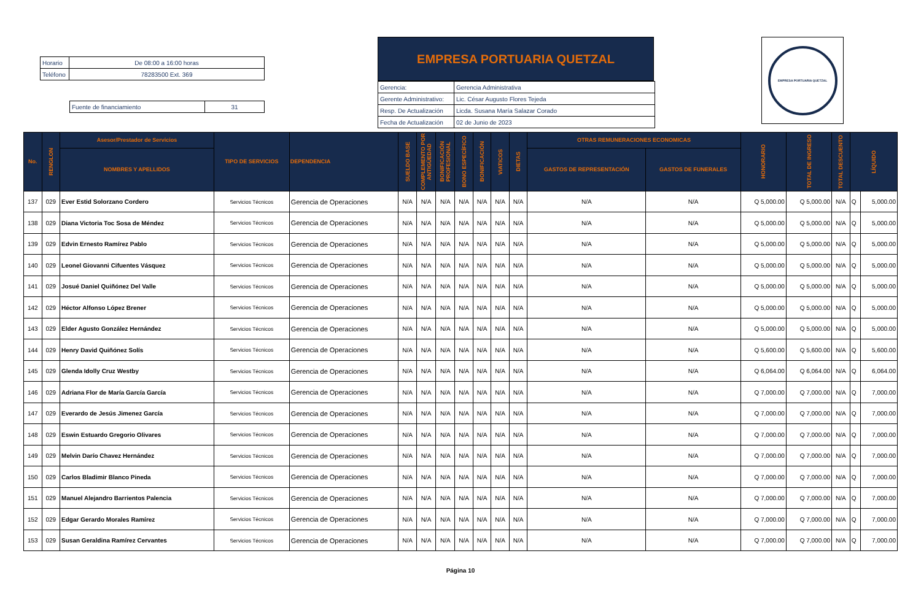| Horario | De 08:00 a 16:00 horas |
| Teléfono | 78283500 Ext. 369 |
| Fuente de financiamiento | 31 |
EMPRESA PORTUARIA QUETZAL
| Gerencia: | Gerencia Administrativa |
| Gerente Administrativo: | Lic. César Augusto Flores Tejeda |
| Resp. De Actualización | Licda. Susana María Salazar Corado |
| Fecha de Actualización | 02 de Junio de 2023 |
EMPRESA PORTUARIA QUETZAL
| No. | RENGLON | Asesor/Prestador de Servicios | TIPO DE SERVICIOS | DEPENDENCIA | SUELDO BASE | COMPLEMENTO POR ANTIGÜEDAD | BONIFICACIÓN PROFESIONAL | BONO ESPECÍFICO | BONIFICACIÓN | VIATICOS | DIETAS | OTRAS REMUNERACIONES ECONOMICAS | | HONORARIO | TOTAL DE INGRESO | TOTAL DESCUENTO | LÍQUIDO | |
| --- | --- | --- | --- | --- | --- | --- | --- | --- | --- | --- | --- | --- | --- | --- | --- | --- | --- | --- |
| | | NOMBRES Y APELLIDOS | | | | | | | | | | GASTOS DE REPRESENTACIÓN | GASTOS DE FUNERALES | | | | | |
| 137 | 029 | Ever Estid Solorzano Cordero | Servicios Técnicos | Gerencia de Operaciones | N/A | N/A | N/A | N/A | N/A | N/A | N/A | N/A | N/A | Q 5,000.00 | Q 5,000.00 | N/A | Q | 5,000.00 |
| 138 | 029 | Diana Victoria Toc Sosa de Méndez | Servicios Técnicos | Gerencia de Operaciones | N/A | N/A | N/A | N/A | N/A | N/A | N/A | N/A | N/A | Q 5,000.00 | Q 5,000.00 | N/A | Q | 5,000.00 |
| 139 | 029 | Edvin Ernesto Ramírez Pablo | Servicios Técnicos | Gerencia de Operaciones | N/A | N/A | N/A | N/A | N/A | N/A | N/A | N/A | N/A | Q 5,000.00 | Q 5,000.00 | N/A | Q | 5,000.00 |
| 140 | 029 | Leonel Giovanni Cifuentes Vásquez | Servicios Técnicos | Gerencia de Operaciones | N/A | N/A | N/A | N/A | N/A | N/A | N/A | N/A | N/A | Q 5,000.00 | Q 5,000.00 | N/A | Q | 5,000.00 |
| 141 | 029 | Josué Daniel Quiñónez Del Valle | Servicios Técnicos | Gerencia de Operaciones | N/A | N/A | N/A | N/A | N/A | N/A | N/A | N/A | N/A | Q 5,000.00 | Q 5,000.00 | N/A | Q | 5,000.00 |
| 142 | 029 | Héctor Alfonso López Brener | Servicios Técnicos | Gerencia de Operaciones | N/A | N/A | N/A | N/A | N/A | N/A | N/A | N/A | N/A | Q 5,000.00 | Q 5,000.00 | N/A | Q | 5,000.00 |
| 143 | 029 | Elder Agusto González Hernández | Servicios Técnicos | Gerencia de Operaciones | N/A | N/A | N/A | N/A | N/A | N/A | N/A | N/A | N/A | Q 5,000.00 | Q 5,000.00 | N/A | Q | 5,000.00 |
| 144 | 029 | Henry David Quiñónez Solís | Servicios Técnicos | Gerencia de Operaciones | N/A | N/A | N/A | N/A | N/A | N/A | N/A | N/A | N/A | Q 5,600.00 | Q 5,600.00 | N/A | Q | 5,600.00 |
| 145 | 029 | Glenda Idolly Cruz Westby | Servicios Técnicos | Gerencia de Operaciones | N/A | N/A | N/A | N/A | N/A | N/A | N/A | N/A | N/A | Q 6,064.00 | Q 6,064.00 | N/A | Q | 6,064.00 |
| 146 | 029 | Adriana Flor de María García García | Servicios Técnicos | Gerencia de Operaciones | N/A | N/A | N/A | N/A | N/A | N/A | N/A | N/A | N/A | Q 7,000.00 | Q 7,000.00 | N/A | Q | 7,000.00 |
| 147 | 029 | Everardo de Jesús Jimenez García | Servicios Técnicos | Gerencia de Operaciones | N/A | N/A | N/A | N/A | N/A | N/A | N/A | N/A | N/A | Q 7,000.00 | Q 7,000.00 | N/A | Q | 7,000.00 |
| 148 | 029 | Eswin Estuardo Gregorio Olivares | Servicios Técnicos | Gerencia de Operaciones | N/A | N/A | N/A | N/A | N/A | N/A | N/A | N/A | N/A | Q 7,000.00 | Q 7,000.00 | N/A | Q | 7,000.00 |
| 149 | 029 | Melvin Darío Chavez Hernández | Servicios Técnicos | Gerencia de Operaciones | N/A | N/A | N/A | N/A | N/A | N/A | N/A | N/A | N/A | Q 7,000.00 | Q 7,000.00 | N/A | Q | 7,000.00 |
| 150 | 029 | Carlos Bladimir Blanco Pineda | Servicios Técnicos | Gerencia de Operaciones | N/A | N/A | N/A | N/A | N/A | N/A | N/A | N/A | N/A | Q 7,000.00 | Q 7,000.00 | N/A | Q | 7,000.00 |
| 151 | 029 | Manuel Alejandro Barrientos Palencia | Servicios Técnicos | Gerencia de Operaciones | N/A | N/A | N/A | N/A | N/A | N/A | N/A | N/A | N/A | Q 7,000.00 | Q 7,000.00 | N/A | Q | 7,000.00 |
| 152 | 029 | Edgar Gerardo Morales Ramírez | Servicios Técnicos | Gerencia de Operaciones | N/A | N/A | N/A | N/A | N/A | N/A | N/A | N/A | N/A | Q 7,000.00 | Q 7,000.00 | N/A | Q | 7,000.00 |
| 153 | 029 | Susan Geraldina Ramírez Cervantes | Servicios Técnicos | Gerencia de Operaciones | N/A | N/A | N/A | N/A | N/A | N/A | N/A | N/A | N/A | Q 7,000.00 | Q 7,000.00 | N/A | Q | 7,000.00 |
Página 10